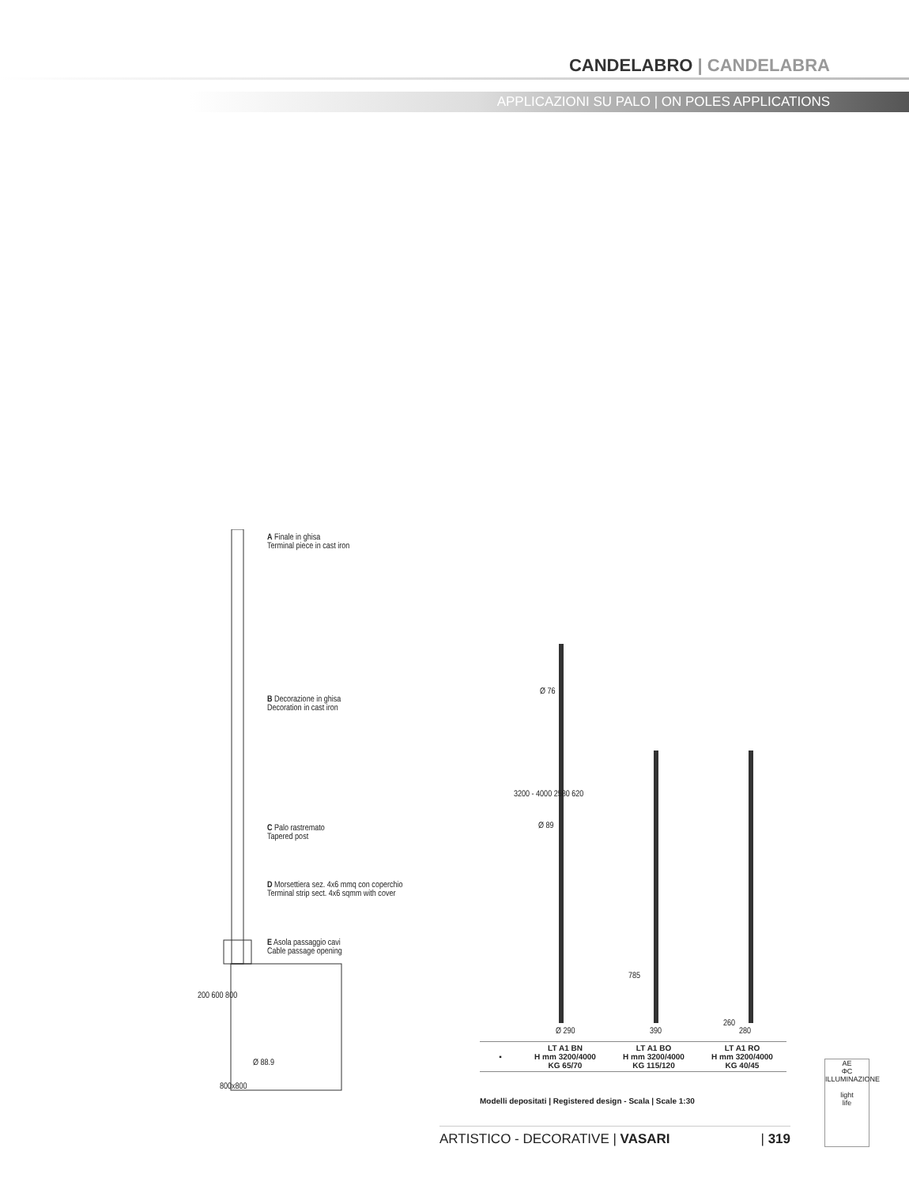CANDELABRO | CANDELABRA
APPLICAZIONI SU PALO | ON POLES APPLICATIONS
A Finale in ghisa
Terminal piece in cast iron
B Decorazione in ghisa
Decoration in cast iron
C Palo rastremato
Tapered post
D Morsettiera sez. 4x6 mmq con coperchio
Terminal strip sect. 4x6 sqmm with cover
E Asola passaggio cavi
Cable passage opening
800x800
Ø 88.9
200 600 800
Ø 76
Ø 89
3200 - 4000 2580 620
785
260
Ø 290 390 280
| ▪ | LT A1 BN H mm 3200/4000 KG 65/70 | LT A1 BO H mm 3200/4000 KG 115/120 | LT A1 RO H mm 3200/4000 KG 40/45 |
Modelli depositati | Registered design - Scala | Scale 1:30
ARTISTICO - DECORATIVE | VASARI | 319
AE
ΦC
ILLUMINAZIONE
light
life